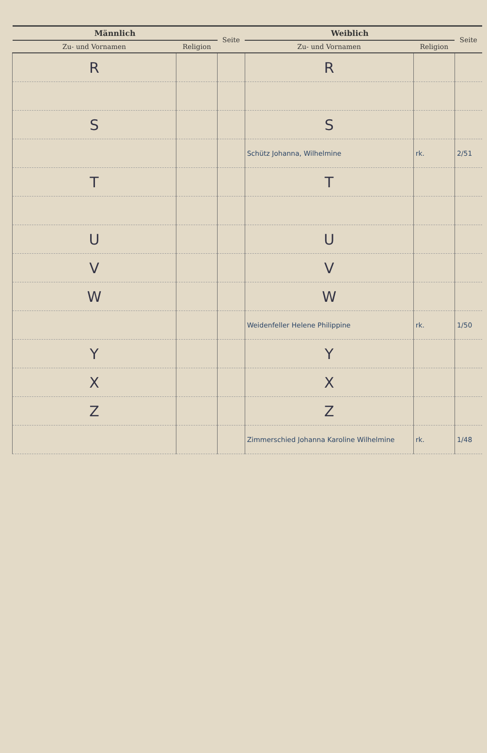| Männlich | | Seite | Weiblich | | Seite |
| --- | --- | --- | --- | --- | --- |
| Zu- und Vornamen | Religion | | Zu- und Vornamen | Religion | |
| R | | | R | | |
| S | | | S | | |
| | | | Schütz Johanna, Wilhelmine | rk. | 2/51 |
| T | | | T | | |
| U | | | U | | |
| V | | | V | | |
| W | | | W | | |
| | | | Weidenfeller Helene Philippine | rk. | 1/50 |
| Y | | | Y | | |
| X | | | X | | |
| Z | | | Z | | |
| | | | Zimmerschied Johanna Karoline Wilhelmine | rk. | 1/48 |